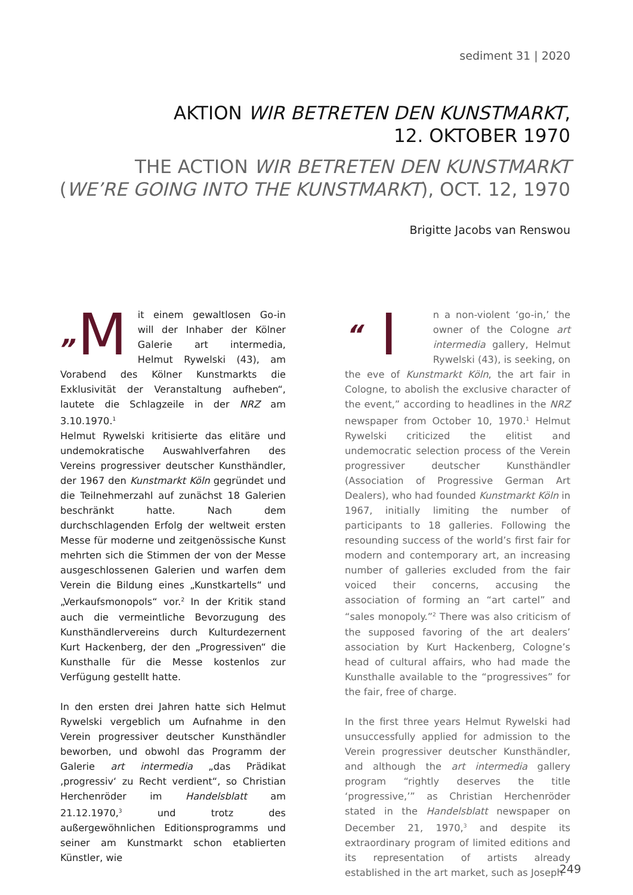sediment 31 | 2020
AKTION WIR BETRETEN DEN KUNSTMARKT,
12. OKTOBER 1970
THE ACTION WIR BETRETEN DEN KUNSTMARKT
(WE’RE GOING INTO THE KUNSTMARKT), OCT. 12, 1970
Brigitte Jacobs van Renswou
„M it einem gewaltlosen Go-in will der Inhaber der Kölner Galerie art intermedia, Helmut Rywelski (43), am Vorabend des Kölner Kunstmarkts die Exklusivität der Veranstaltung aufheben“, lautete die Schlagzeile in der NRZ am 3.10.1970.<sup>1</sup>
Helmut Rywelski kritisierte das elitäre und undemokratische Auswahlverfahren des Vereins progressiver deutscher Kunsthändler, der 1967 den Kunstmarkt Köln gegründet und die Teilnehmerzahl auf zunächst 18 Galerien beschränkt hatte. Nach dem durchschlagenden Erfolg der weltweit ersten Messe für moderne und zeitgenössische Kunst mehrten sich die Stimmen der von der Messe ausgeschlossenen Galerien und warfen dem Verein die Bildung eines „Kunstkartells“ und „Verkaufsmonopols“ vor.<sup>2</sup> In der Kritik stand auch die vermeintliche Bevorzugung des Kunsthändlervereins durch Kulturdezernent Kurt Hackenberg, der den „Progressiven“ die Kunsthalle für die Messe kostenlos zur Verfügung gestellt hatte.
In den ersten drei Jahren hatte sich Helmut Rywelski vergeblich um Aufnahme in den Verein progressiver deutscher Kunsthändler beworben, und obwohl das Programm der Galerie art intermedia „das Prädikat ‚progressiv‘ zu Recht verdient“, so Christian Herchenröder im Handelsblatt am 21.12.1970,<sup>3</sup> und trotz des außergewöhnlichen Editionsprogramms und seiner am Kunstmarkt schon etablierten Künstler, wie
“ I n a non-violent ‘go-in,’ the owner of the Cologne art intermedia gallery, Helmut Rywelski (43), is seeking, on the eve of Kunstmarkt Köln, the art fair in Cologne, to abolish the exclusive character of the event,” according to headlines in the NRZ newspaper from October 10, 1970.<sup>1</sup> Helmut Rywelski criticized the elitist and undemocratic selection process of the Verein progressiver deutscher Kunsthändler (Association of Progressive German Art Dealers), who had founded Kunstmarkt Köln in 1967, initially limiting the number of participants to 18 galleries. Following the resounding success of the world’s first fair for modern and contemporary art, an increasing number of galleries excluded from the fair voiced their concerns, accusing the association of forming an “art cartel” and “sales monopoly.”<sup>2</sup> There was also criticism of the supposed favoring of the art dealers’ association by Kurt Hackenberg, Cologne’s head of cultural affairs, who had made the Kunsthalle available to the “progressives” for the fair, free of charge.
In the first three years Helmut Rywelski had unsuccessfully applied for admission to the Verein progressiver deutscher Kunsthändler, and although the art intermedia gallery program “rightly deserves the title ‘progressive,’” as Christian Herchenröder stated in the Handelsblatt newspaper on December 21, 1970,<sup>3</sup> and despite its extraordinary program of limited editions and its representation of artists already established in the art market, such as Joseph
249